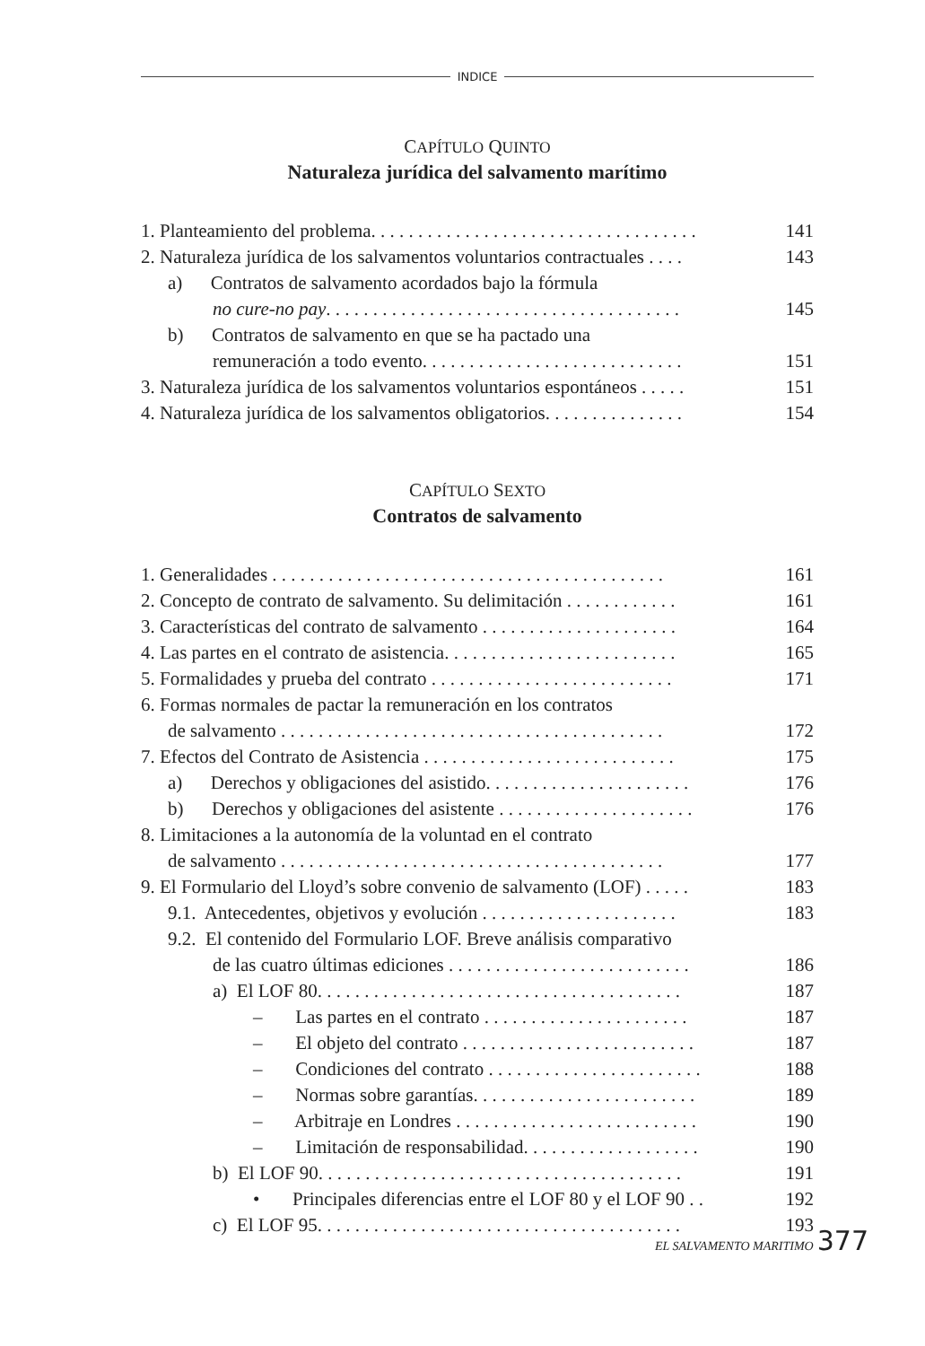INDICE
CAPÍTULO QUINTO
Naturaleza jurídica del salvamento marítimo
1. Planteamiento del problema. . . . . . . . . . . . . . . . . . . . . . . . . . . . . . . . . . . 141
2. Naturaleza jurídica de los salvamentos voluntarios contractuales . . . . 143
a) Contratos de salvamento acordados bajo la fórmula
no cure-no pay. . . . . . . . . . . . . . . . . . . . . . . . . . . . . . . . . . . . . . 145
b) Contratos de salvamento en que se ha pactado una
remuneración a todo evento. . . . . . . . . . . . . . . . . . . . . . . . . . . . 151
3. Naturaleza jurídica de los salvamentos voluntarios espontáneos . . . . . 151
4. Naturaleza jurídica de los salvamentos obligatorios. . . . . . . . . . . . . . . 154
CAPÍTULO SEXTO
Contratos de salvamento
1. Generalidades . . . . . . . . . . . . . . . . . . . . . . . . . . . . . . . . . . . . . . . . . . 161
2. Concepto de contrato de salvamento. Su delimitación . . . . . . . . . . . . 161
3. Características del contrato de salvamento . . . . . . . . . . . . . . . . . . . . . 164
4. Las partes en el contrato de asistencia. . . . . . . . . . . . . . . . . . . . . . . . . 165
5. Formalidades y prueba del contrato . . . . . . . . . . . . . . . . . . . . . . . . . . 171
6. Formas normales de pactar la remuneración en los contratos
de salvamento . . . . . . . . . . . . . . . . . . . . . . . . . . . . . . . . . . . . . . . . . 172
7. Efectos del Contrato de Asistencia . . . . . . . . . . . . . . . . . . . . . . . . . . . 175
a) Derechos y obligaciones del asistido. . . . . . . . . . . . . . . . . . . . . . 176
b) Derechos y obligaciones del asistente . . . . . . . . . . . . . . . . . . . . . 176
8. Limitaciones a la autonomía de la voluntad en el contrato
de salvamento . . . . . . . . . . . . . . . . . . . . . . . . . . . . . . . . . . . . . . . . . 177
9. El Formulario del Lloyd’s sobre convenio de salvamento (LOF) . . . . . 183
9.1. Antecedentes, objetivos y evolución . . . . . . . . . . . . . . . . . . . . . 183
9.2. El contenido del Formulario LOF. Breve análisis comparativo
de las cuatro últimas ediciones . . . . . . . . . . . . . . . . . . . . . . . . . . 186
a) El LOF 80. . . . . . . . . . . . . . . . . . . . . . . . . . . . . . . . . . . . . . . 187
– Las partes en el contrato . . . . . . . . . . . . . . . . . . . . . . 187
– El objeto del contrato . . . . . . . . . . . . . . . . . . . . . . . . . 187
– Condiciones del contrato . . . . . . . . . . . . . . . . . . . . . . . 188
– Normas sobre garantías. . . . . . . . . . . . . . . . . . . . . . . . 189
– Arbitraje en Londres . . . . . . . . . . . . . . . . . . . . . . . . . . 190
– Limitación de responsabilidad. . . . . . . . . . . . . . . . . . . 190
b) El LOF 90. . . . . . . . . . . . . . . . . . . . . . . . . . . . . . . . . . . . . . . 191
• Principales diferencias entre el LOF 80 y el LOF 90 . . 192
c) El LOF 95. . . . . . . . . . . . . . . . . . . . . . . . . . . . . . . . . . . . . . . 193
EL SALVAMENTO MARITIMO 377